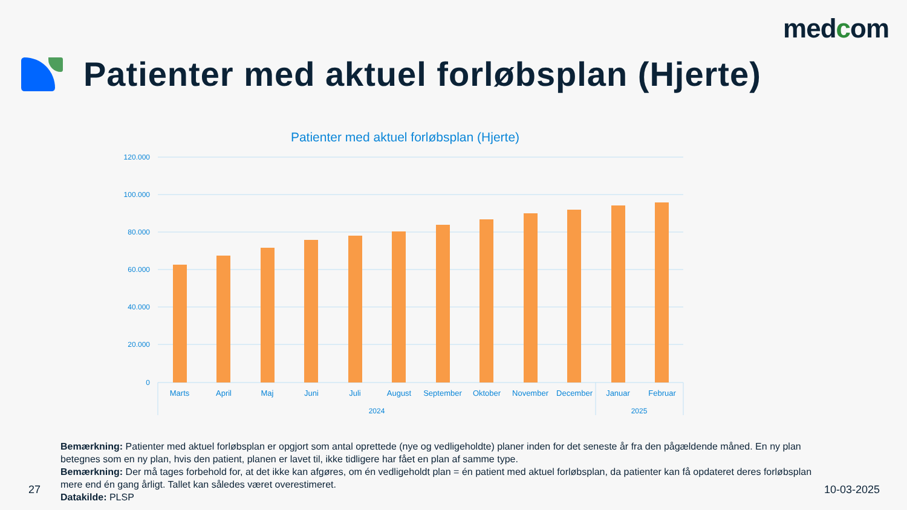medcom
Patienter med aktuel forløbsplan (Hjerte)
Patienter med aktuel forløbsplan (Hjerte)
120.000
100.000
80.000
60.000
40.000
20.000
0
Marts
April
Maj
Juni
Juli
August
September
Oktober
November
December
Januar
Februar
2024
2025
Bemærkning: Patienter med aktuel forløbsplan er opgjort som antal oprettede (nye og vedligeholdte) planer inden for det seneste år fra den pågældende måned. En ny plan betegnes som en ny plan, hvis den patient, planen er lavet til, ikke tidligere har fået en plan af samme type.
Bemærkning: Der må tages forbehold for, at det ikke kan afgøres, om én vedligeholdt plan = én patient med aktuel forløbsplan, da patienter kan få opdateret deres forløbsplan mere end én gang årligt. Tallet kan således været overestimeret.
Datakilde: PLSP
27 10-03-2025